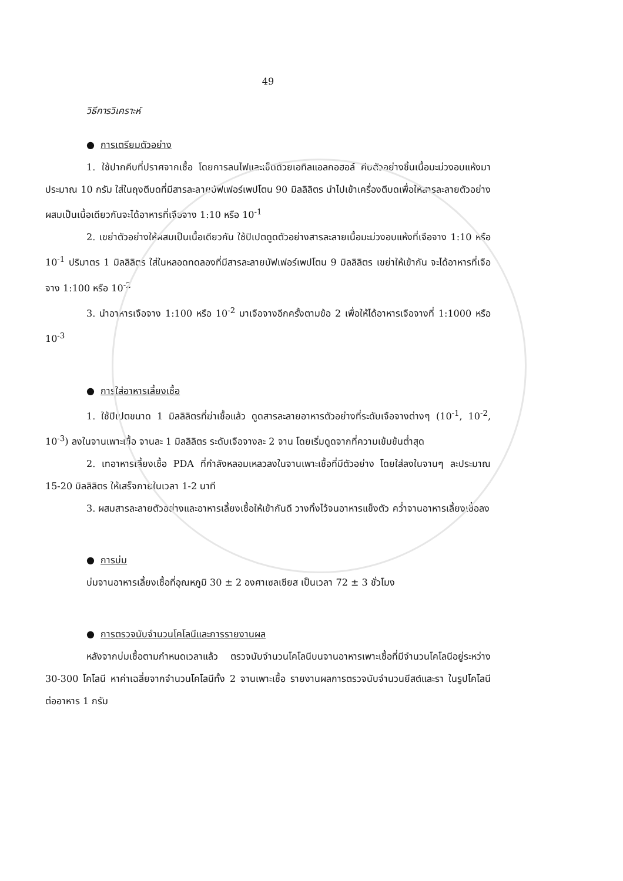49
วิธีการวิเคราะห์
● การเตรียมตัวอย่าง
1. ใช้ปากคีบที่ปราศจากเชื้อ โดยการลนไฟและเช็ดด้วยเอทิลแอลกอฮอล์ คีบตัวอย่างชิ้นเนื้อมะม่วงอบแห้งมาประมาณ 10 กรัม ใส่ในถุงตีบดที่มีสารละลายบัฟเฟอร์เพปโตน 90 มิลลิลิตร นำไปเข้าเครื่องตีบดเพื่อให้สารละลายตัวอย่างผสมเป็นเนื้อเดียวกันจะได้อาหารที่เจือจาง 1:10 หรือ 10<sup>-1</sup>
2. เขย่าตัวอย่างให้ผสมเป็นเนื้อเดียวกัน ใช้ปิเปตดูดตัวอย่างสารละลายเนื้อมะม่วงอบแห้งที่เจือจาง 1:10 หรือ 10<sup>-1</sup> ปริมาตร 1 มิลลิลิตร ใส่ในหลอดทดลองที่มีสารละลายบัฟเฟอร์เพปโตน 9 มิลลิลิตร เขย่าให้เข้ากัน จะได้อาหารที่เจือจาง 1:100 หรือ 10<sup>-2</sup>
3. นำอาหารเจือจาง 1:100 หรือ 10<sup>-2</sup> มาเจือจางอีกครั้งตามข้อ 2 เพื่อให้ได้อาหารเจือจางที่ 1:1000 หรือ 10<sup>-3</sup>
● การใส่อาหารเลี้ยงเชื้อ
1. ใช้ปิเปตขนาด 1 มิลลิลิตรที่ฆ่าเชื้อแล้ว ดูดสารละลายอาหารตัวอย่างที่ระดับเจือจางต่างๆ (10<sup>-1</sup>, 10<sup>-2</sup>, 10<sup>-3</sup>) ลงในจานเพาะเชื้อ จานละ 1 มิลลิลิตร ระดับเจือจางละ 2 จาน โดยเริ่มดูดจากที่ความเข้มข้นต่ำสุด
2. เทอาหารเลี้ยงเชื้อ PDA ที่กำลังหลอมเหลวลงในจานเพาะเชื้อที่มีตัวอย่าง โดยใส่ลงในจานๆ ละประมาณ 15-20 มิลลิลิตร ให้เสร็จภายในเวลา 1-2 นาที
3. ผสมสารละลายตัวอย่างและอาหารเลี้ยงเชื้อให้เข้ากันดี วางทิ้งไว้จนอาหารแข็งตัว คว่ำจานอาหารเลี้ยงเชื้อลง
● การบ่ม
บ่มจานอาหารเลี้ยงเชื้อที่อุณหภูมิ 30 ± 2 องศาเซลเซียส เป็นเวลา 72 ± 3 ชั่วโมง
● การตรวจนับจำนวนโคโลนีและการรายงานผล
หลังจากบ่มเชื้อตามกำหนดเวลาแล้ว ตรวจนับจำนวนโคโลนีบนจานอาหารเพาะเชื้อที่มีจำนวนโคโลนีอยู่ระหว่าง 30-300 โคโลนี หาค่าเฉลี่ยจากจำนวนโคโลนีทั้ง 2 จานเพาะเชื้อ รายงานผลการตรวจนับจำนวนยีสต์และรา ในรูปโคโลนีต่ออาหาร 1 กรัม